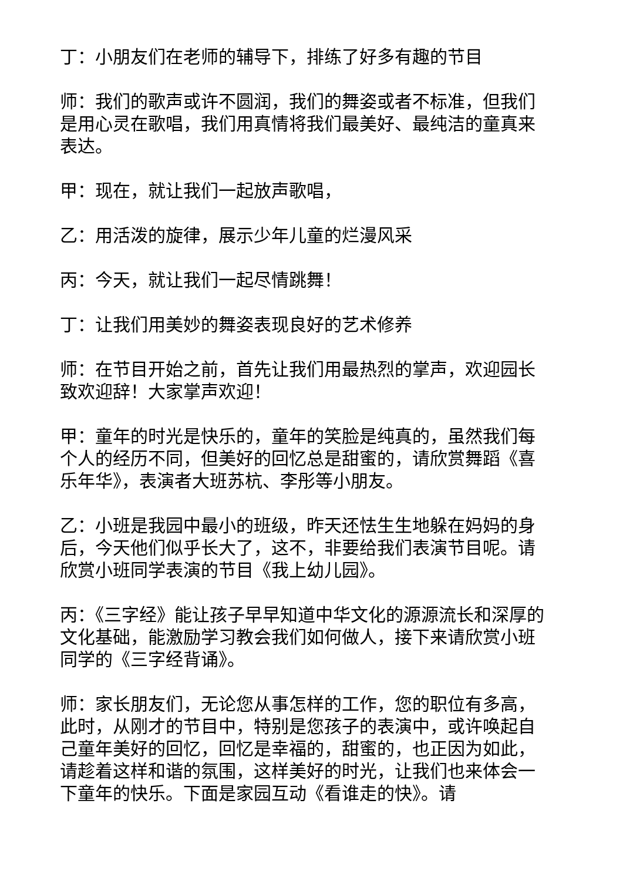丁：小朋友们在老师的辅导下，排练了好多有趣的节目
师：我们的歌声或许不圆润，我们的舞姿或者不标准，但我们是用心灵在歌唱，我们用真情将我们最美好、最纯洁的童真来表达。
甲：现在，就让我们一起放声歌唱，
乙：用活泼的旋律，展示少年儿童的烂漫风采
丙：今天，就让我们一起尽情跳舞！
丁：让我们用美妙的舞姿表现良好的艺术修养
师：在节目开始之前，首先让我们用最热烈的掌声，欢迎园长致欢迎辞！大家掌声欢迎！
甲：童年的时光是快乐的，童年的笑脸是纯真的，虽然我们每个人的经历不同，但美好的回忆总是甜蜜的，请欣赏舞蹈《喜乐年华》，表演者大班苏杭、李彤等小朋友。
乙：小班是我园中最小的班级，昨天还怯生生地躲在妈妈的身后，今天他们似乎长大了，这不，非要给我们表演节目呢。请欣赏小班同学表演的节目《我上幼儿园》。
丙：《三字经》能让孩子早早知道中华文化的源源流长和深厚的文化基础，能激励学习教会我们如何做人，接下来请欣赏小班同学的《三字经背诵》。
师：家长朋友们，无论您从事怎样的工作，您的职位有多高，此时，从刚才的节目中，特别是您孩子的表演中，或许唤起自己童年美好的回忆，回忆是幸福的，甜蜜的，也正因为如此，请趁着这样和谐的氛围，这样美好的时光，让我们也来体会一下童年的快乐。下面是家园互动《看谁走的快》。请